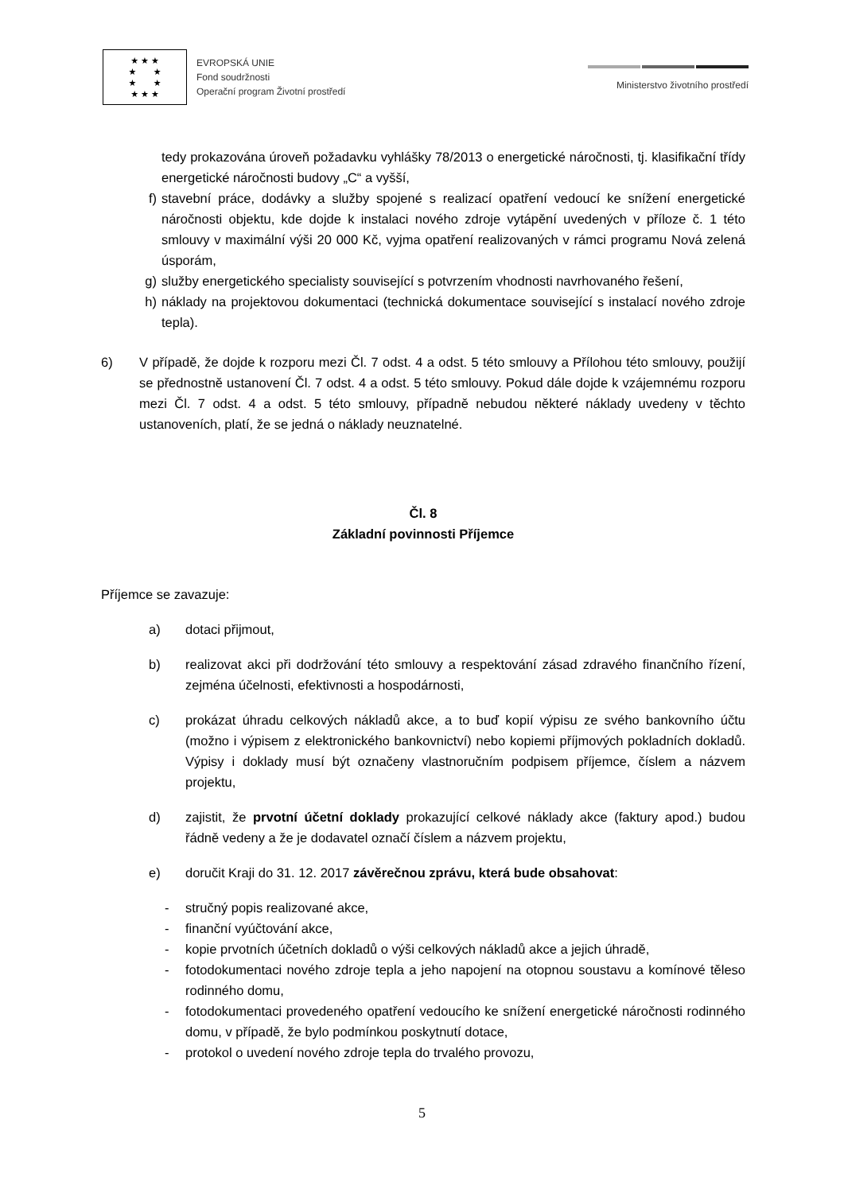★ ★ ★
★ ★
★ ★
★ ★ ★
EVROPSKÁ UNIE
Fond soudržnosti
Operační program Životní prostředí
Ministerstvo životního prostředí
tedy prokazována úroveň požadavku vyhlášky 78/2013 o energetické náročnosti, tj. klasifikační třídy energetické náročnosti budovy „C“ a vyšší,
f) stavební práce, dodávky a služby spojené s realizací opatření vedoucí ke snížení energetické náročnosti objektu, kde dojde k instalaci nového zdroje vytápění uvedených v příloze č. 1 této smlouvy v maximální výši 20 000 Kč, vyjma opatření realizovaných v rámci programu Nová zelená úsporám,
g) služby energetického specialisty související s potvrzením vhodnosti navrhovaného řešení,
h) náklady na projektovou dokumentaci (technická dokumentace související s instalací nového zdroje tepla).
6) V případě, že dojde k rozporu mezi Čl. 7 odst. 4 a odst. 5 této smlouvy a Přílohou této smlouvy, použijí se přednostně ustanovení Čl. 7 odst. 4 a odst. 5 této smlouvy. Pokud dále dojde k vzájemnému rozporu mezi Čl. 7 odst. 4 a odst. 5 této smlouvy, případně nebudou některé náklady uvedeny v těchto ustanoveních, platí, že se jedná o náklady neuznatelné.
Čl. 8
Základní povinnosti Příjemce
Příjemce se zavazuje:
a) dotaci přijmout,
b) realizovat akci při dodržování této smlouvy a respektování zásad zdravého finančního řízení, zejména účelnosti, efektivnosti a hospodárnosti,
c) prokázat úhradu celkových nákladů akce, a to buď kopií výpisu ze svého bankovního účtu (možno i výpisem z elektronického bankovnictví) nebo kopiemi příjmových pokladních dokladů. Výpisy i doklady musí být označeny vlastnoručním podpisem příjemce, číslem a názvem projektu,
d) zajistit, že prvotní účetní doklady prokazující celkové náklady akce (faktury apod.) budou řádně vedeny a že je dodavatel označí číslem a názvem projektu,
e) doručit Kraji do 31. 12. 2017 závěrečnou zprávu, která bude obsahovat:
- stručný popis realizované akce,
- finanční vyúčtování akce,
- kopie prvotních účetních dokladů o výši celkových nákladů akce a jejich úhradě,
- fotodokumentaci nového zdroje tepla a jeho napojení na otopnou soustavu a komínové těleso rodinného domu,
- fotodokumentaci provedeného opatření vedoucího ke snížení energetické náročnosti rodinného domu, v případě, že bylo podmínkou poskytnutí dotace,
- protokol o uvedení nového zdroje tepla do trvalého provozu,
5